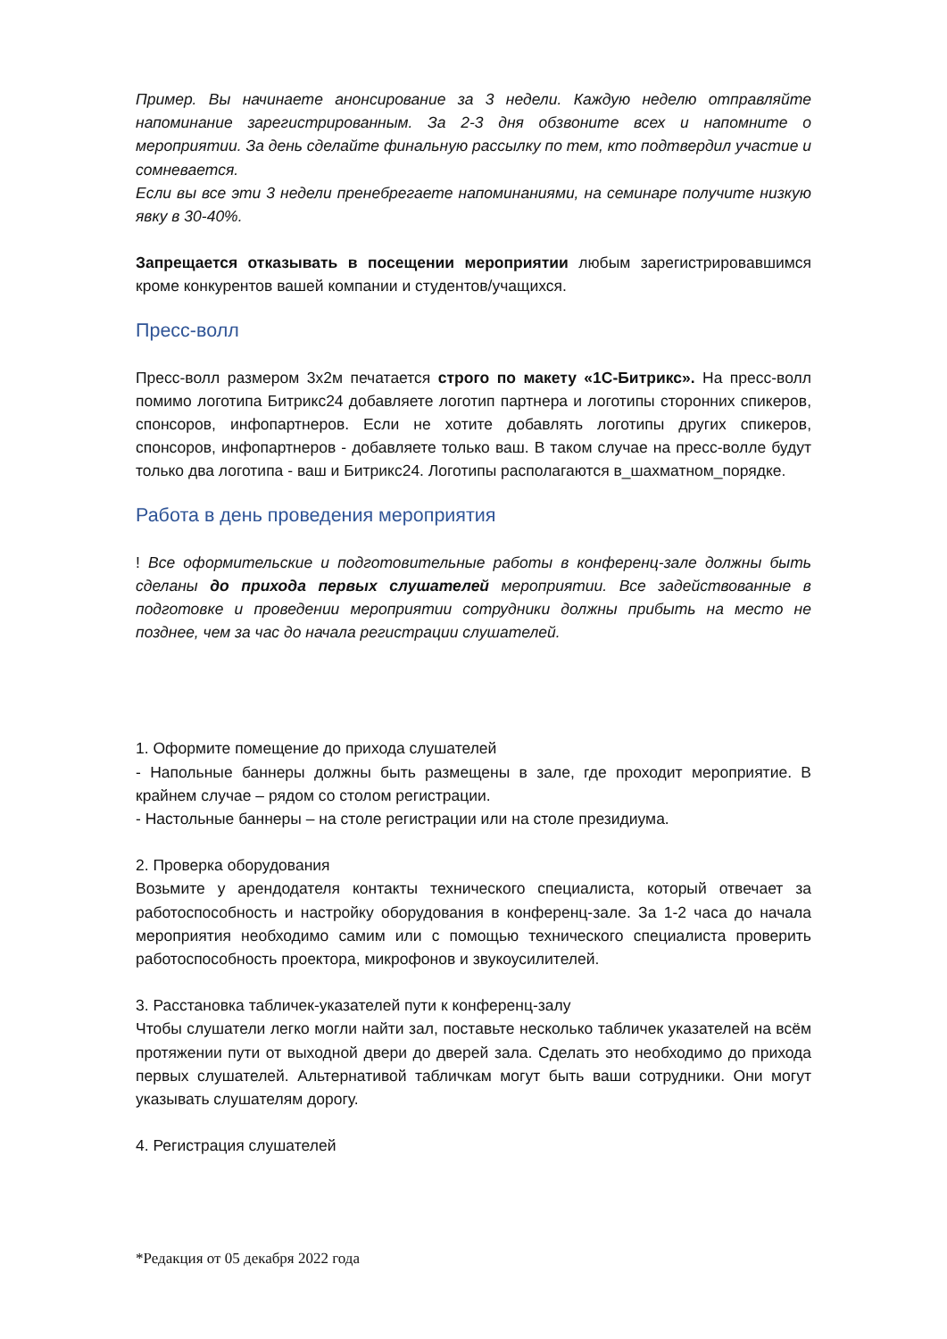Пример. Вы начинаете анонсирование за 3 недели. Каждую неделю отправляйте напоминание зарегистрированным. За 2-3 дня обзвоните всех и напомните о мероприятии. За день сделайте финальную рассылку по тем, кто подтвердил участие и сомневается.
Если вы все эти 3 недели пренебрегаете напоминаниями, на семинаре получите низкую явку в 30-40%.
Запрещается отказывать в посещении мероприятии любым зарегистрировавшимся кроме конкурентов вашей компании и студентов/учащихся.
Пресс-волл
Пресс-волл размером 3х2м печатается строго по макету «1С-Битрикс». На пресс-волл помимо логотипа Битрикс24 добавляете логотип партнера и логотипы сторонних спикеров, спонсоров, инфопартнеров. Если не хотите добавлять логотипы других спикеров, спонсоров, инфопартнеров - добавляете только ваш. В таком случае на пресс-волле будут только два логотипа - ваш и Битрикс24. Логотипы располагаются в_шахматном_порядке.
Работа в день проведения мероприятия
! Все оформительские и подготовительные работы в конференц-зале должны быть сделаны до прихода первых слушателей мероприятии. Все задействованные в подготовке и проведении мероприятии сотрудники должны прибыть на место не позднее, чем за час до начала регистрации слушателей.
1. Оформите помещение до прихода слушателей
- Напольные баннеры должны быть размещены в зале, где проходит мероприятие. В крайнем случае – рядом со столом регистрации.
- Настольные баннеры – на столе регистрации или на столе президиума.
2. Проверка оборудования
Возьмите у арендодателя контакты технического специалиста, который отвечает за работоспособность и настройку оборудования в конференц-зале. За 1-2 часа до начала мероприятия необходимо самим или с помощью технического специалиста проверить работоспособность проектора, микрофонов и звукоусилителей.
3. Расстановка табличек-указателей пути к конференц-залу
Чтобы слушатели легко могли найти зал, поставьте несколько табличек указателей на всём протяжении пути от выходной двери до дверей зала. Сделать это необходимо до прихода первых слушателей. Альтернативой табличкам могут быть ваши сотрудники. Они могут указывать слушателям дорогу.
4. Регистрация слушателей
*Редакция от 05 декабря 2022 года